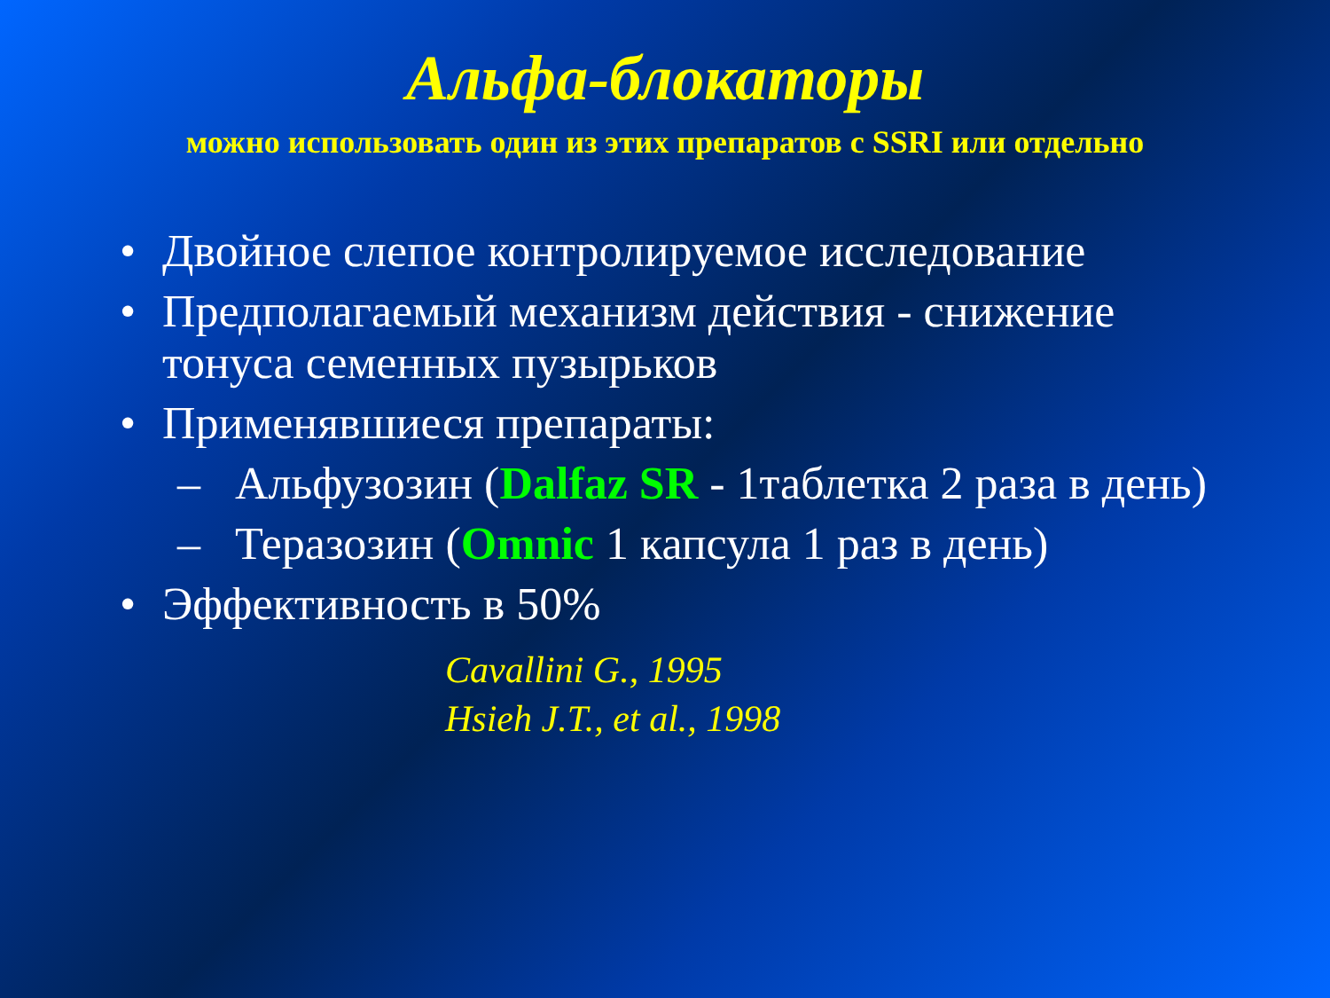Альфа-блокаторы
можно использовать один из этих препаратов с SSRI или отдельно
• Двойное слепое контролируемое исследование
• Предполагаемый механизм действия - снижение тонуса семенных пузырьков
• Применявшиеся препараты:
– Альфузозин (Dalfaz SR - 1таблетка 2 раза в день)
– Теразозин (Omnic 1 капсула 1 раз в день)
• Эффективность в 50%
Cavallini G., 1995
Hsieh J.T., et al., 1998